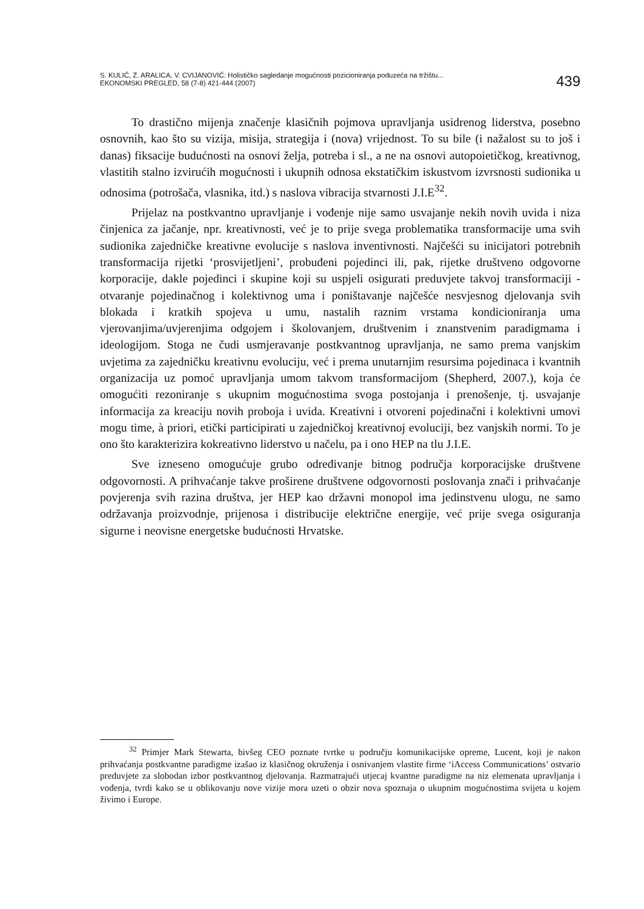S. KULIĆ, Z. ARALICA, V. CVIJANOVIĆ: Holističko sagledanje mogućnosti pozicioniranja poduzeća na tržištu...
EKONOMSKI PREGLED, 58 (7-8) 421-444 (2007)
439
To drastično mijenja značenje klasičnih pojmova upravljanja usidrenog liderstva, posebno osnovnih, kao što su vizija, misija, strategija i (nova) vrijednost. To su bile (i nažalost su to još i danas) fiksacije budućnosti na osnovi želja, potreba i sl., a ne na osnovi autopoietičkog, kreativnog, vlastitih stalno izvirućih mogućnosti i ukupnih odnosa ekstatičkim iskustvom izvrsnosti sudionika u odnosima (potrošača, vlasnika, itd.) s naslova vibracija stvarnosti J.I.E<sup>32</sup>.
Prijelaz na postkvantno upravljanje i vođenje nije samo usvajanje nekih novih uvida i niza činjenica za jačanje, npr. kreativnosti, već je to prije svega problematika transformacije uma svih sudionika zajedničke kreativne evolucije s naslova inventivnosti. Najčešći su inicijatori potrebnih transformacija rijetki ‘prosvijetljeni’, probuđeni pojedinci ili, pak, rijetke društveno odgovorne korporacije, dakle pojedinci i skupine koji su uspjeli osigurati preduvjete takvoj transformaciji - otvaranje pojedinačnog i kolektivnog uma i poništavanje najčešće nesvjesnog djelovanja svih blokada i kratkih spojeva u umu, nastalih raznim vrstama kondicioniranja uma vjerovanjima/uvjerenjima odgojem i školovanjem, društvenim i znanstvenim paradigmama i ideologijom. Stoga ne čudi usmjeravanje postkvantnog upravljanja, ne samo prema vanjskim uvjetima za zajedničku kreativnu evoluciju, već i prema unutarnjim resursima pojedinaca i kvantnih organizacija uz pomoć upravljanja umom takvom transformacijom (Shepherd, 2007.), koja će omogućiti rezoniranje s ukupnim mogućnostima svoga postojanja i prenošenje, tj. usvajanje informacija za kreaciju novih proboja i uvida. Kreativni i otvoreni pojedinačni i kolektivni umovi mogu time, à priori, etički participirati u zajedničkoj kreativnoj evoluciji, bez vanjskih normi. To je ono što karakterizira kokreativno liderstvo u načelu, pa i ono HEP na tlu J.I.E.
Sve izneseno omogućuje grubo određivanje bitnog područja korporacijske društvene odgovornosti. A prihvaćanje takve proširene društvene odgovornosti poslovanja znači i prihvaćanje povjerenja svih razina društva, jer HEP kao državni monopol ima jedinstvenu ulogu, ne samo održavanja proizvodnje, prijenosa i distribucije električne energije, već prije svega osiguranja sigurne i neovisne energetske budućnosti Hrvatske.
<sup>32</sup> Primjer Mark Stewarta, bivšeg CEO poznate tvrtke u području komunikacijske opreme, Lucent, koji je nakon prihvaćanja postkvantne paradigme izašao iz klasičnog okruženja i osnivanjem vlastite firme ‘iAccess Communications’ ostvario preduvjete za slobodan izbor postkvantnog djelovanja. Razmatrajući utjecaj kvantne paradigme na niz elemenata upravljanja i vođenja, tvrdi kako se u oblikovanju nove vizije mora uzeti o obzir nova spoznaja o ukupnim mogućnostima svijeta u kojem živimo i Europe.